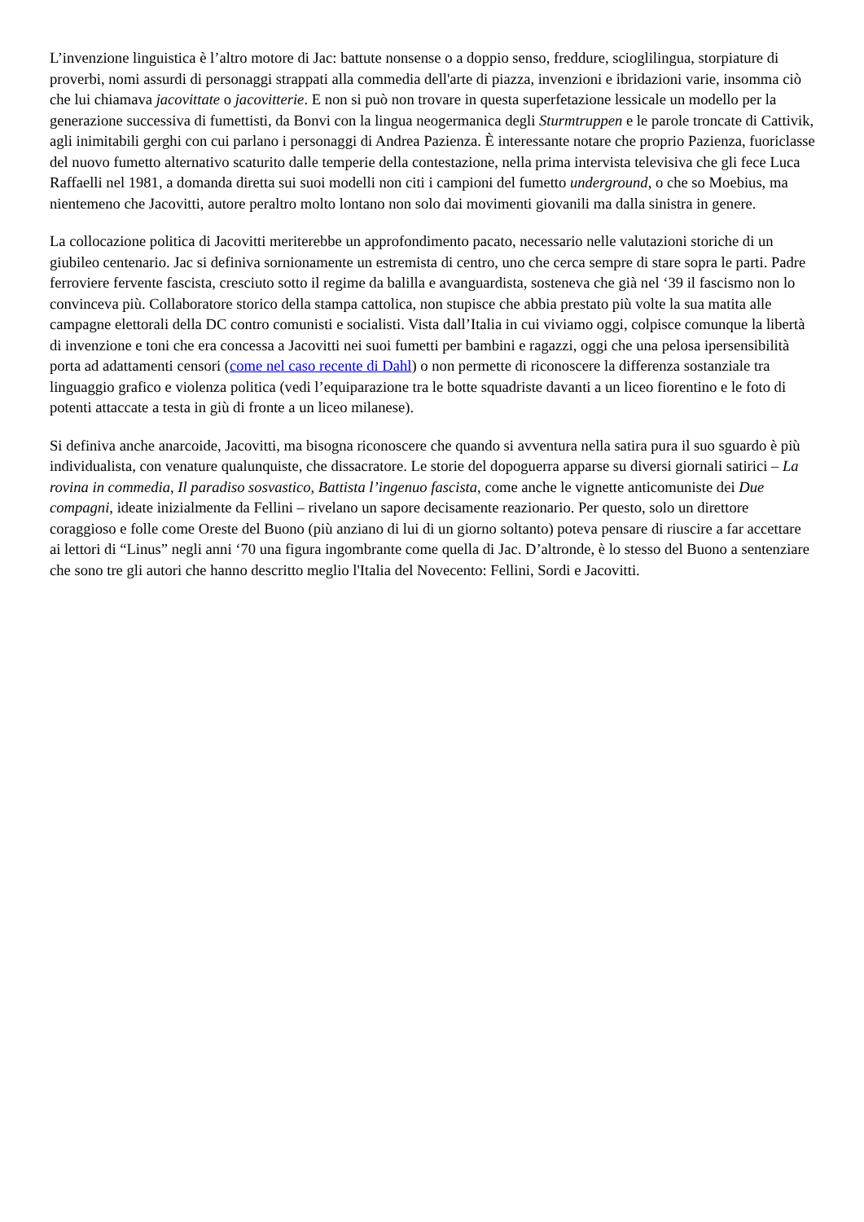L’invenzione linguistica è l’altro motore di Jac: battute nonsense o a doppio senso, freddure, scioglilingua, storpiature di proverbi, nomi assurdi di personaggi strappati alla commedia dell'arte di piazza, invenzioni e ibridazioni varie, insomma ciò che lui chiamava jacovittate o jacovitterie. E non si può non trovare in questa superfetazione lessicale un modello per la generazione successiva di fumettisti, da Bonvi con la lingua neogermanica degli Sturmtruppen e le parole troncate di Cattivik, agli inimitabili gerghi con cui parlano i personaggi di Andrea Pazienza. È interessante notare che proprio Pazienza, fuoriclasse del nuovo fumetto alternativo scaturito dalle temperie della contestazione, nella prima intervista televisiva che gli fece Luca Raffaelli nel 1981, a domanda diretta sui suoi modelli non citi i campioni del fumetto underground, o che so Moebius, ma nientemeno che Jacovitti, autore peraltro molto lontano non solo dai movimenti giovanili ma dalla sinistra in genere.
La collocazione politica di Jacovitti meriterebbe un approfondimento pacato, necessario nelle valutazioni storiche di un giubileo centenario. Jac si definiva sornionamente un estremista di centro, uno che cerca sempre di stare sopra le parti. Padre ferroviere fervente fascista, cresciuto sotto il regime da balilla e avanguardista, sosteneva che già nel ‘39 il fascismo non lo convinceva più. Collaboratore storico della stampa cattolica, non stupisce che abbia prestato più volte la sua matita alle campagne elettorali della DC contro comunisti e socialisti. Vista dall’Italia in cui viviamo oggi, colpisce comunque la libertà di invenzione e toni che era concessa a Jacovitti nei suoi fumetti per bambini e ragazzi, oggi che una pelosa ipersensibilità porta ad adattamenti censori (come nel caso recente di Dahl) o non permette di riconoscere la differenza sostanziale tra linguaggio grafico e violenza politica (vedi l’equiparazione tra le botte squadriste davanti a un liceo fiorentino e le foto di potenti attaccate a testa in giù di fronte a un liceo milanese).
Si definiva anche anarcoide, Jacovitti, ma bisogna riconoscere che quando si avventura nella satira pura il suo sguardo è più individualista, con venature qualunquiste, che dissacratore. Le storie del dopoguerra apparse su diversi giornali satirici – La rovina in commedia, Il paradiso sosvastico, Battista l’ingenuo fascista, come anche le vignette anticomuniste dei Due compagni, ideate inizialmente da Fellini – rivelano un sapore decisamente reazionario. Per questo, solo un direttore coraggioso e folle come Oreste del Buono (più anziano di lui di un giorno soltanto) poteva pensare di riuscire a far accettare ai lettori di “Linus” negli anni ‘70 una figura ingombrante come quella di Jac. D’altronde, è lo stesso del Buono a sentenziare che sono tre gli autori che hanno descritto meglio l'Italia del Novecento: Fellini, Sordi e Jacovitti.